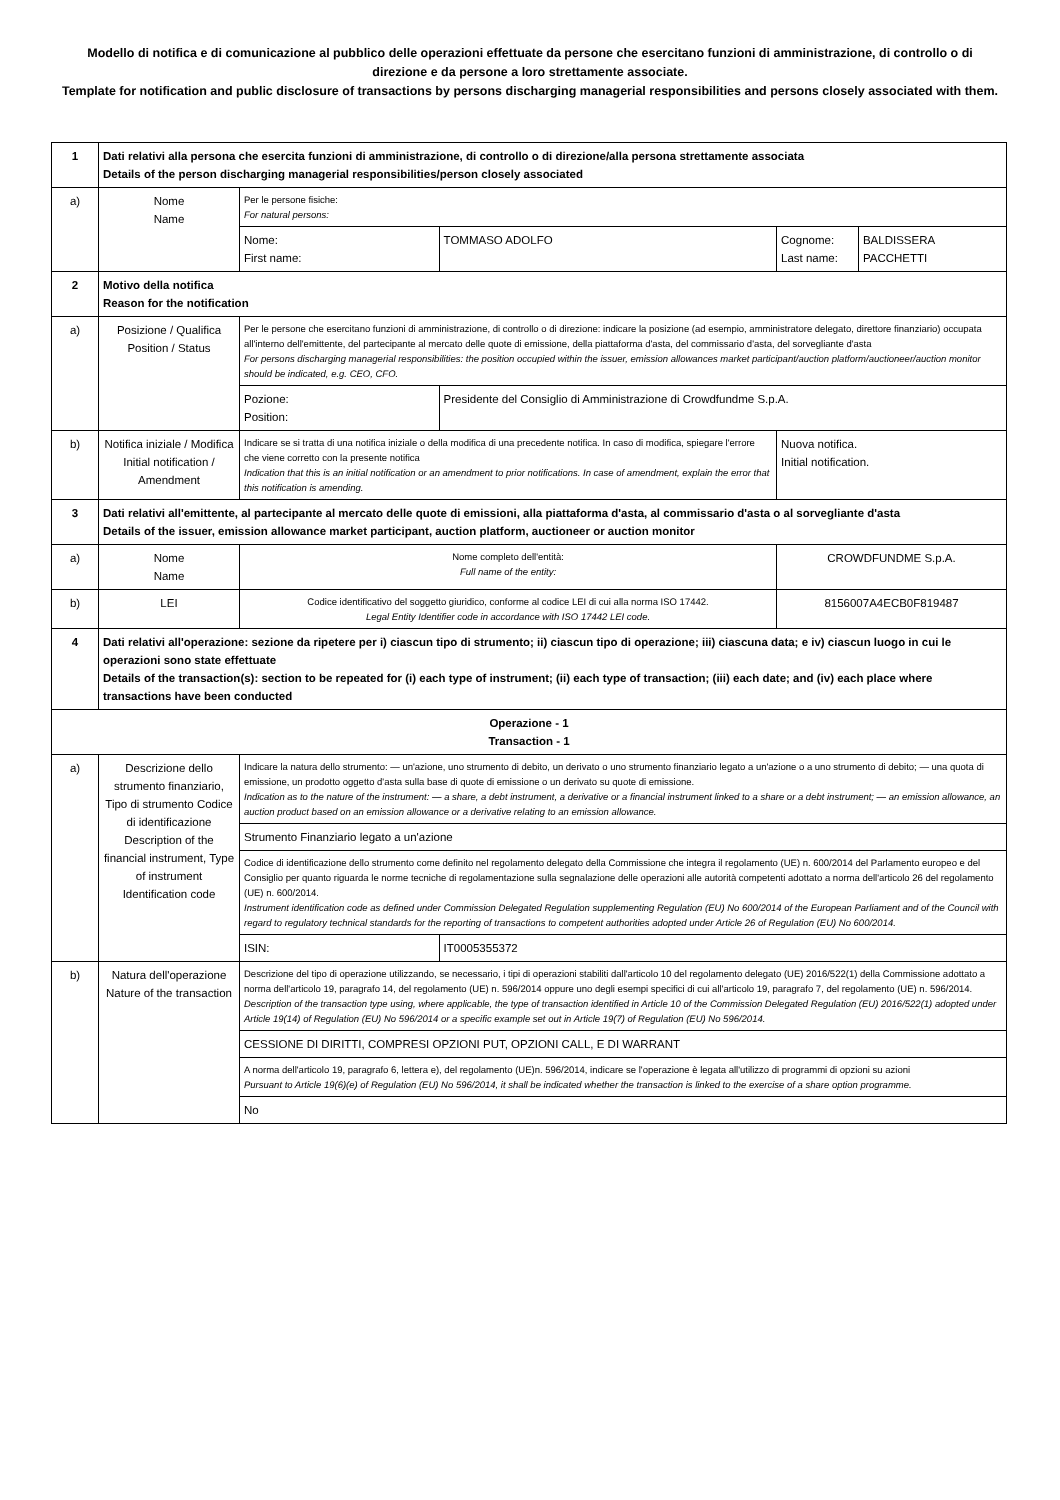Modello di notifica e di comunicazione al pubblico delle operazioni effettuate da persone che esercitano funzioni di amministrazione, di controllo o di direzione e da persone a loro strettamente associate.
Template for notification and public disclosure of transactions by persons discharging managerial responsibilities and persons closely associated with them.
| 1 | Dati relativi alla persona che esercita funzioni di amministrazione, di controllo o di direzione/alla persona strettamente associata Details of the person discharging managerial responsibilities/person closely associated | | | | |
| a) | Nome Name | Per le persone fisiche: For natural persons: | | | |
| | | Nome: First name: | TOMMASO ADOLFO | Cognome: Last name: | BALDISSERA PACCHETTI |
| 2 | Motivo della notifica Reason for the notification | | | | |
| a) | Posizione / Qualifica Position / Status | Per le persone che esercitano funzioni di amministrazione, di controllo o di direzione: indicare la posizione (ad esempio, amministratore delegato, direttore finanziario) occupata all'interno dell'emittente, del partecipante al mercato delle quote di emissione, della piattaforma d'asta, del commissario d'asta, del sorvegliante d'asta For persons discharging managerial responsibilities: the position occupied within the issuer, emission allowances market participant/auction platform/auctioneer/auction monitor should be indicated, e.g. CEO, CFO. | | | |
| | | Pozione: Position: | Presidente del Consiglio di Amministrazione di Crowdfundme S.p.A. | | |
| b) | Notifica iniziale / Modifica Initial notification / Amendment | Indicare se si tratta di una notifica iniziale o della modifica di una precedente notifica. In caso di modifica, spiegare l'errore che viene corretto con la presente notifica Indication that this is an initial notification or an amendment to prior notifications. In case of amendment, explain the error that this notification is amending. | | Nuova notifica. Initial notification. | |
| 3 | Dati relativi all'emittente, al partecipante al mercato delle quote di emissioni, alla piattaforma d'asta, al commissario d'asta o al sorvegliante d'asta Details of the issuer, emission allowance market participant, auction platform, auctioneer or auction monitor | | | | |
| a) | Nome Name | Nome completo dell'entità: Full name of the entity: | | CROWDFUNDME S.p.A. | |
| b) | LEI | Codice identificativo del soggetto giuridico, conforme al codice LEI di cui alla norma ISO 17442. Legal Entity Identifier code in accordance with ISO 17442 LEI code. | | 8156007A4ECB0F819487 | |
| 4 | Dati relativi all'operazione: sezione da ripetere per i) ciascun tipo di strumento; ii) ciascun tipo di operazione; iii) ciascuna data; e iv) ciascun luogo in cui le operazioni sono state effettuate Details of the transaction(s): section to be repeated for (i) each type of instrument; (ii) each type of transaction; (iii) each date; and (iv) each place where transactions have been conducted | | | | |
| Operazione - 1 Transaction - 1 | | | | | |
| a) | Descrizione dello strumento finanziario, Tipo di strumento Codice di identificazione Description of the financial instrument, Type of instrument Identification code | Indicare la natura dello strumento: — un'azione, uno strumento di debito, un derivato o uno strumento finanziario legato a un'azione o a uno strumento di debito; — una quota di emissione, un prodotto oggetto d'asta sulla base di quote di emissione o un derivato su quote di emissione. Indication as to the nature of the instrument: — a share, a debt instrument, a derivative or a financial instrument linked to a share or a debt instrument; — an emission allowance, an auction product based on an emission allowance or a derivative relating to an emission allowance. | | | |
| | | Strumento Finanziario legato a un'azione | | | |
| | | Codice di identificazione dello strumento come definito nel regolamento delegato della Commissione che integra il regolamento (UE) n. 600/2014 del Parlamento europeo e del Consiglio per quanto riguarda le norme tecniche di regolamentazione sulla segnalazione delle operazioni alle autorità competenti adottato a norma dell'articolo 26 del regolamento (UE) n. 600/2014. Instrument identification code as defined under Commission Delegated Regulation supplementing Regulation (EU) No 600/2014 of the European Parliament and of the Council with regard to regulatory technical standards for the reporting of transactions to competent authorities adopted under Article 26 of Regulation (EU) No 600/2014. | | | |
| | | ISIN: | IT0005355372 | | |
| b) | Natura dell'operazione Nature of the transaction | Descrizione del tipo di operazione utilizzando, se necessario, i tipi di operazioni stabiliti dall'articolo 10 del regolamento delegato (UE) 2016/522(1) della Commissione adottato a norma dell'articolo 19, paragrafo 14, del regolamento (UE) n. 596/2014 oppure uno degli esempi specifici di cui all'articolo 19, paragrafo 7, del regolamento (UE) n. 596/2014. Description of the transaction type using, where applicable, the type of transaction identified in Article 10 of the Commission Delegated Regulation (EU) 2016/522(1) adopted under Article 19(14) of Regulation (EU) No 596/2014 or a specific example set out in Article 19(7) of Regulation (EU) No 596/2014. | | | |
| | | CESSIONE DI DIRITTI, COMPRESI OPZIONI PUT, OPZIONI CALL, E DI WARRANT | | | |
| | | A norma dell'articolo 19, paragrafo 6, lettera e), del regolamento (UE)n. 596/2014, indicare se l'operazione è legata all'utilizzo di programmi di opzioni su azioni Pursuant to Article 19(6)(e) of Regulation (EU) No 596/2014, it shall be indicated whether the transaction is linked to the exercise of a share option programme. | | | |
| | | No | | | |